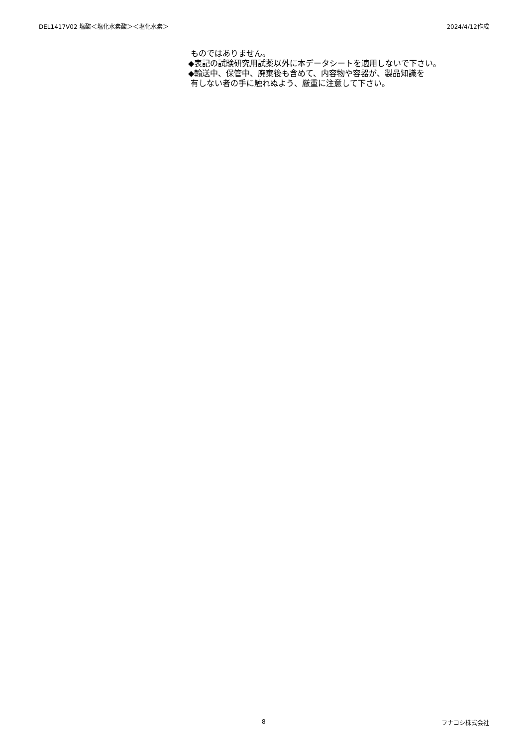DEL1417V02 塩酸＜塩化水素酸＞＜塩化水素＞ 2024/4/12作成
ものではありません。
◆表記の試験研究用試薬以外に本データシートを適用しないで下さい。
◆輸送中、保管中、廃棄後も含めて、内容物や容器が、製品知識を
有しない者の手に触れぬよう、厳重に注意して下さい。
8 フナコシ株式会社